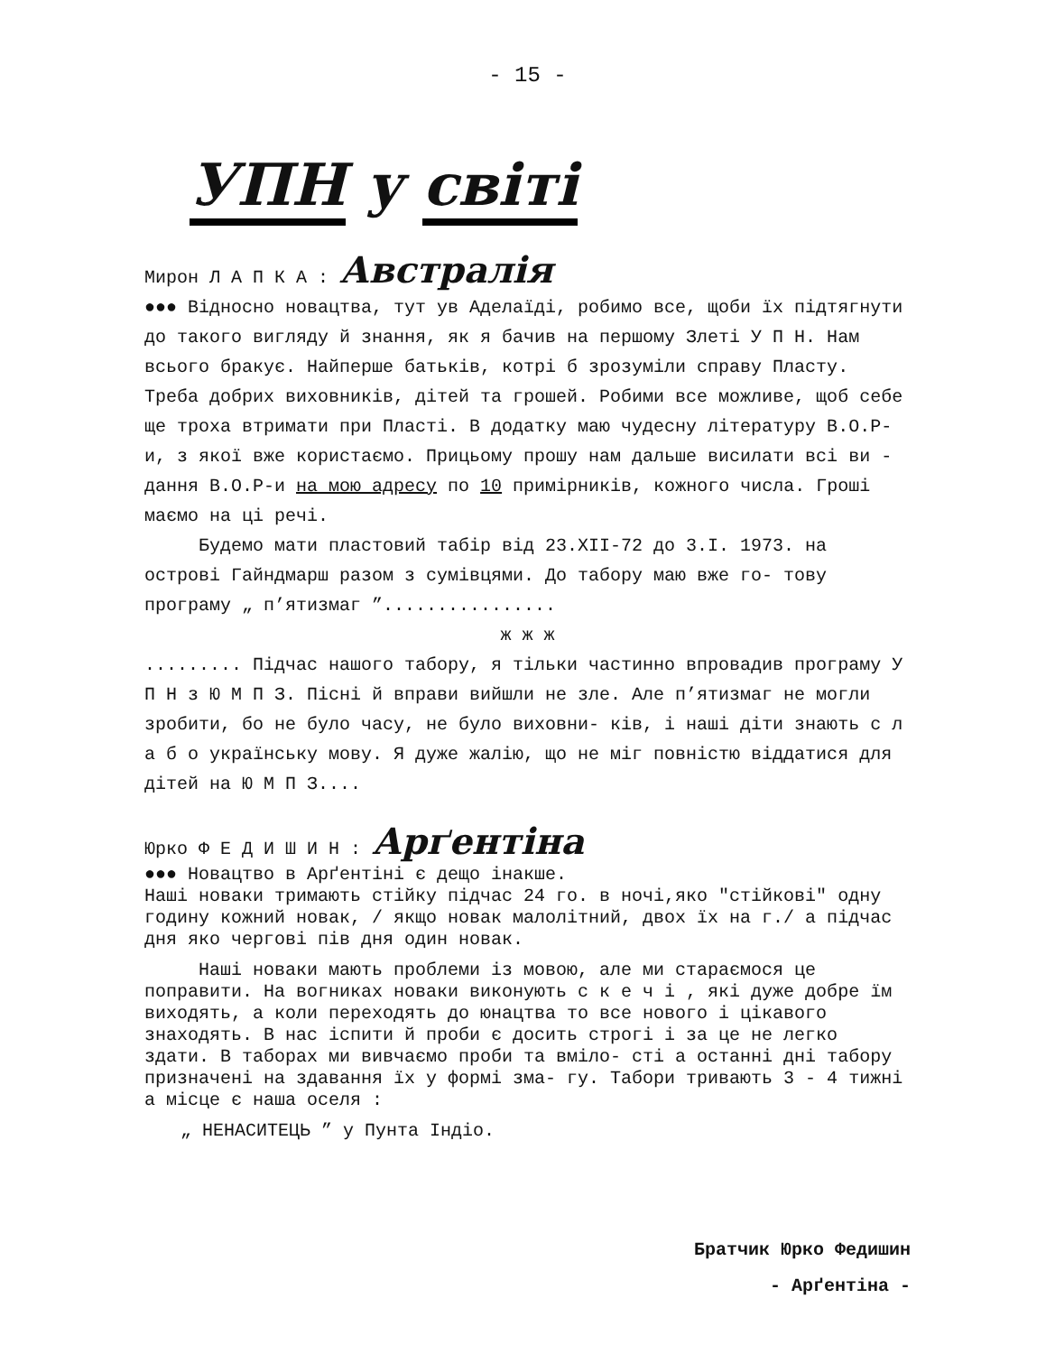- 15 -
УПН у світі
Мирон Л А П К А : Австралія
●●● Відносно новацтва, тут ув Аделаїді, робимо все, щоби їх підтягнути до такого вигляду й знання, як я бачив на першому Злеті У П Н. Нам всього бракує. Найперше батьків, котрі б зрозуміли справу Пласту. Треба добрих виховників, дітей та грошей. Робими все можливе, щоб себе ще троха втримати при Пласті. В додатку маю чудесну літературу В.О.Р-и, з якої вже користаємо. Прицьому прошу нам дальше висилати всі ви - дання В.О.Р-и на мою адресу по 10 примірників, кожного числа. Гроші маємо на ці речі.
Будемо мати пластовий табір від 23.XII-72 до 3.I. 1973. на острові Гайндмарш разом з сумівцями. До табору маю вже го- тову програму „ п’ятизмаг ”................
ж ж ж
......... Підчас нашого табору, я тільки частинно впровадив програму У П Н з Ю М П З. Пісні й вправи вийшли не зле. Але п’ятизмаг не могли зробити, бо не було часу, не було виховни- ків, і наші діти знають с л а б о українську мову. Я дуже жалію, що не міг повністю віддатися для дітей на Ю М П З....
Юрко Ф Е Д И Ш И Н : Арґентіна
●●● Новацтво в Арґентіні є дещо інакше.
Наші новаки тримають стійку підчас 24 го. в ночі,яко "стійкові" одну годину кожний новак, / якщо новак малолітний, двох їх на г./ а підчас дня яко чергові пів дня один новак.
Наші новаки мають проблеми із мовою, але ми стараємося це поправити. На вогниках новаки виконують с к е ч і , які дуже добре їм виходять, а коли переходять до юнацтва то все нового і цікавого знаходять. В нас іспити й проби є досить строгі і за це не легко здати. В таборах ми вивчаємо проби та вміло- сті а останні дні табору призначені на здавання їх у формі зма- гу. Табори тривають 3 - 4 тижні а місце є наша оселя :
„ НЕНАСИТЕЦЬ ” у Пунта Індіо.
Братчик Юрко Федишин
- Арґентіна -